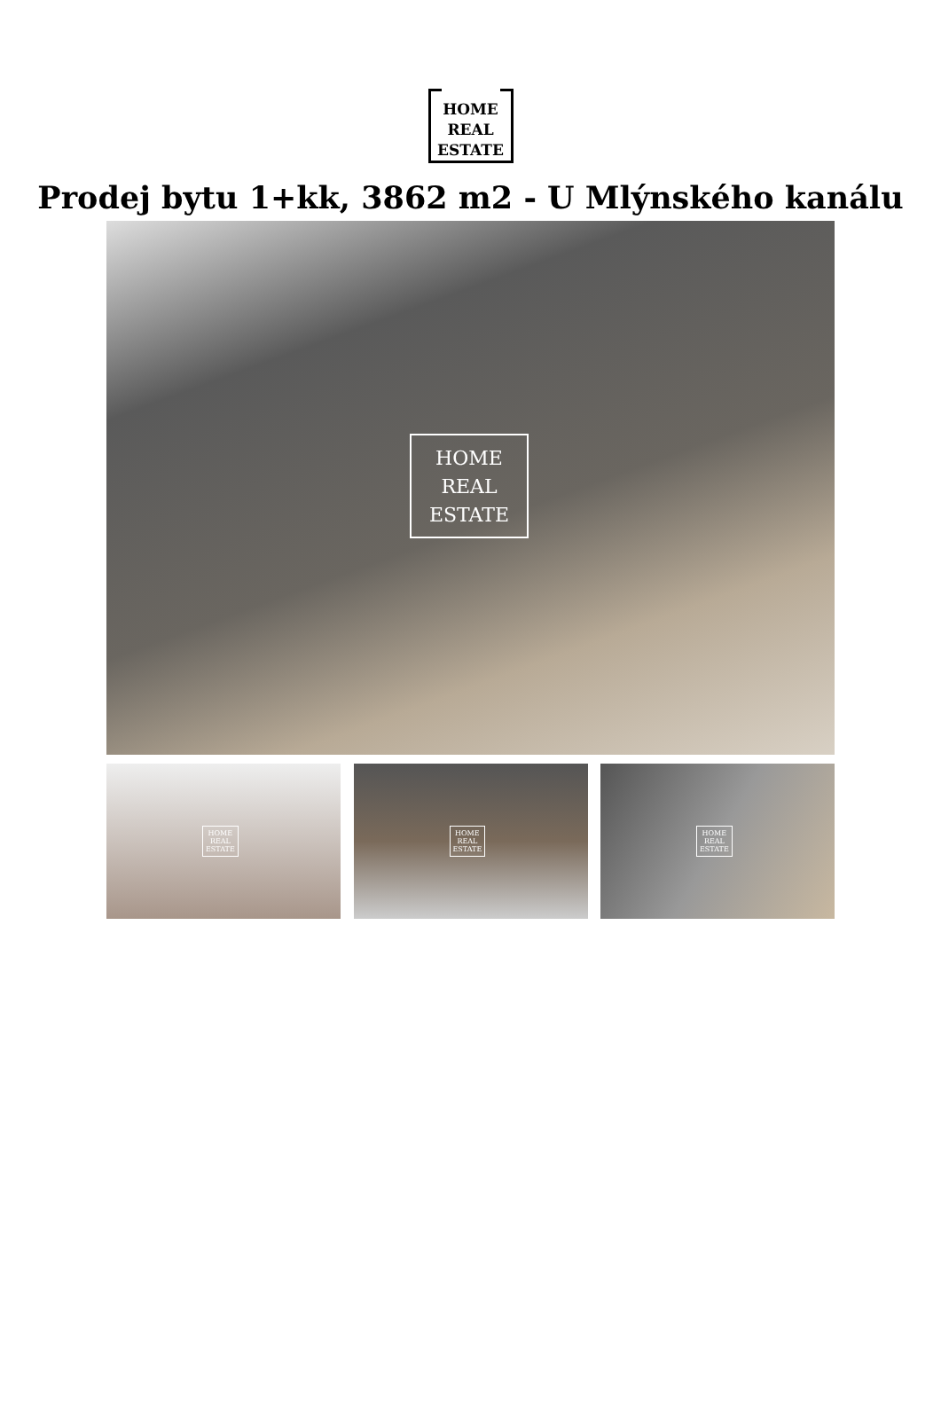HOME
REAL
ESTATE
Prodej bytu 1+kk, 3862 m2 - U Mlýnského kanálu
HOME
REAL
ESTATE
HOME
REAL
ESTATE
HOME
REAL
ESTATE
HOME
REAL
ESTATE